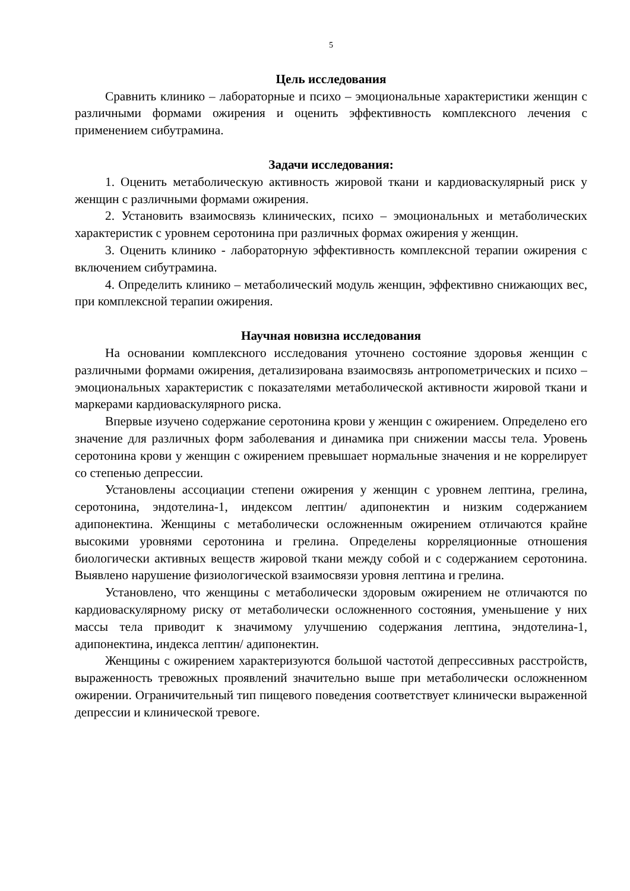5
Цель исследования
Сравнить клинико – лабораторные и психо – эмоциональные характеристики женщин с различными формами ожирения и оценить эффективность комплексного лечения с применением сибутрамина.
Задачи исследования:
1. Оценить метаболическую активность жировой ткани и кардиоваскулярный риск у женщин с различными формами ожирения.
2. Установить взаимосвязь клинических, психо – эмоциональных и метаболических характеристик с уровнем серотонина при различных формах ожирения у женщин.
3. Оценить клинико - лабораторную эффективность комплексной терапии ожирения с включением сибутрамина.
4. Определить клинико – метаболический модуль женщин, эффективно снижающих вес, при комплексной терапии ожирения.
Научная новизна исследования
На основании комплексного исследования уточнено состояние здоровья женщин с различными формами ожирения, детализирована взаимосвязь антропометрических и психо – эмоциональных характеристик с показателями метаболической активности жировой ткани и маркерами кардиоваскулярного риска.
Впервые изучено содержание серотонина крови у женщин с ожирением. Определено его значение для различных форм заболевания и динамика при снижении массы тела. Уровень серотонина крови у женщин с ожирением превышает нормальные значения и не коррелирует со степенью депрессии.
Установлены ассоциации степени ожирения у женщин с уровнем лептина, грелина, серотонина, эндотелина-1, индексом лептин/ адипонектин и низким содержанием адипонектина. Женщины с метаболически осложненным ожирением отличаются крайне высокими уровнями серотонина и грелина. Определены корреляционные отношения биологически активных веществ жировой ткани между собой и с содержанием серотонина. Выявлено нарушение физиологической взаимосвязи уровня лептина и грелина.
Установлено, что женщины с метаболически здоровым ожирением не отличаются по кардиоваскулярному риску от метаболически осложненного состояния, уменьшение у них массы тела приводит к значимому улучшению содержания лептина, эндотелина-1, адипонектина, индекса лептин/ адипонектин.
Женщины с ожирением характеризуются большой частотой депрессивных расстройств, выраженность тревожных проявлений значительно выше при метаболически осложненном ожирении. Ограничительный тип пищевого поведения соответствует клинически выраженной депрессии и клинической тревоге.